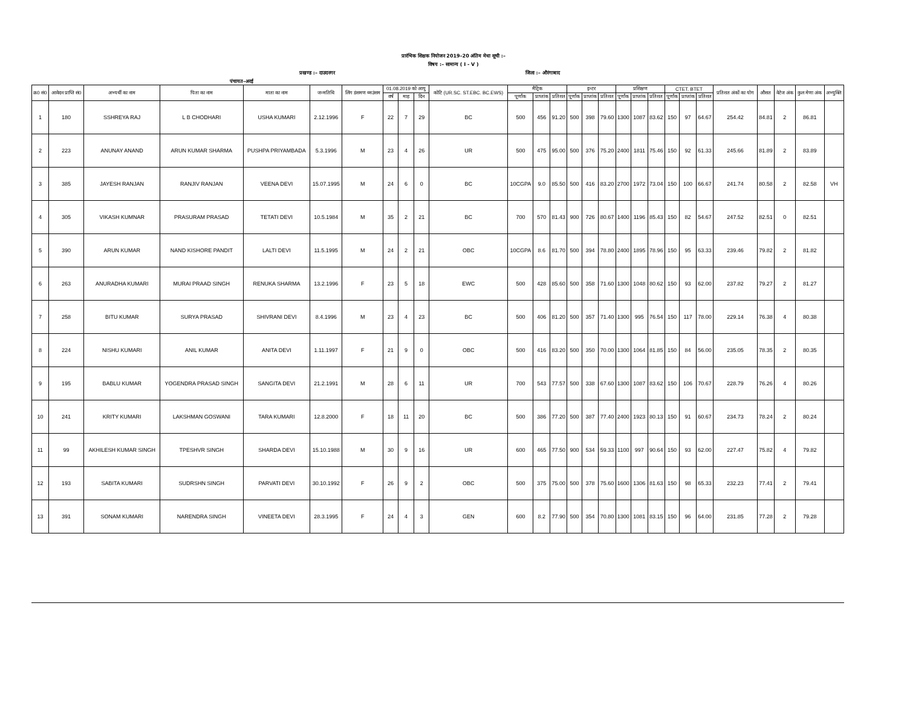प्रारंभिक शिक्षक नियोजन 2019–20 अंतिम मेधा सूची :–
विषय :– सामान्य ( I - V )
प्रखण्ड :– दाउदनगर जिला :– औरंगाबाद
पंचायत–अरई
| क्र0 सं0 | आवेदन प्राप्ति सं0 | अभ्यर्थी का नाम | पिता का नाम | माता का नाम | जन्मतिथि | लिंग डंसमण थ्मउंसम | 01.08.2019 को आयु | | | कोटि (UR.SC. ST.EBC. BC.EWS) | मैट्रिक | | | इन्टर | | | प्रशिक्षण | | | CTET. BTET | | | प्रतिशत अंकों का योग | औसत | वेटेज अंक | कुल मेणा अंक | अभ्युक्ति |
| --- | --- | --- | --- | --- | --- | --- | --- | --- | --- | --- | --- | --- | --- | --- | --- | --- | --- | --- | --- | --- | --- | --- | --- | --- | --- | --- | --- |
| | | | | | | | वर्ष | माह | दिन | | पूर्णांक | प्राप्तांक | प्रतिशत | पूर्णांक | प्राप्तांक | प्रतिशत | पूर्णांक | प्राप्तांक | प्रतिशत | पूर्णांक | प्राप्तांक | प्रतिशत | | | | | |
| 1 | 180 | SSHREYA RAJ | L B CHODHARI | USHA KUMARI | 2.12.1996 | F | 22 | 7 | 29 | BC | 500 | 456 | 91.20 | 500 | 398 | 79.60 | 1300 | 1087 | 83.62 | 150 | 97 | 64.67 | 254.42 | 84.81 | 2 | 86.81 | |
| 2 | 223 | ANUNAY ANAND | ARUN KUMAR SHARMA | PUSHPA PRIYAMBADA | 5.3.1996 | M | 23 | 4 | 26 | UR | 500 | 475 | 95.00 | 500 | 376 | 75.20 | 2400 | 1811 | 75.46 | 150 | 92 | 61.33 | 245.66 | 81.89 | 2 | 83.89 | |
| 3 | 385 | JAYESH RANJAN | RANJIV RANJAN | VEENA DEVI | 15.07.1995 | M | 24 | 6 | 0 | BC | 10CGPA | 9.0 | 85.50 | 500 | 416 | 83.20 | 2700 | 1972 | 73.04 | 150 | 100 | 66.67 | 241.74 | 80.58 | 2 | 82.58 | VH |
| 4 | 305 | VIKASH KUMNAR | PRASURAM PRASAD | TETATI DEVI | 10.5.1984 | M | 35 | 2 | 21 | BC | 700 | 570 | 81.43 | 900 | 726 | 80.67 | 1400 | 1196 | 85.43 | 150 | 82 | 54.67 | 247.52 | 82.51 | 0 | 82.51 | |
| 5 | 390 | ARUN KUMAR | NAND KISHORE PANDIT | LALTI DEVI | 11.5.1995 | M | 24 | 2 | 21 | OBC | 10CGPA | 8.6 | 81.70 | 500 | 394 | 78.80 | 2400 | 1895 | 78.96 | 150 | 95 | 63.33 | 239.46 | 79.82 | 2 | 81.82 | |
| 6 | 263 | ANURADHA KUMARI | MURAI PRAAD SINGH | RENUKA SHARMA | 13.2.1996 | F | 23 | 5 | 18 | EWC | 500 | 428 | 85.60 | 500 | 358 | 71.60 | 1300 | 1048 | 80.62 | 150 | 93 | 62.00 | 237.82 | 79.27 | 2 | 81.27 | |
| 7 | 258 | BITU KUMAR | SURYA PRASAD | SHIVRANI DEVI | 8.4.1996 | M | 23 | 4 | 23 | BC | 500 | 406 | 81.20 | 500 | 357 | 71.40 | 1300 | 995 | 76.54 | 150 | 117 | 78.00 | 229.14 | 76.38 | 4 | 80.38 | |
| 8 | 224 | NISHU KUMARI | ANIL KUMAR | ANITA DEVI | 1.11.1997 | F | 21 | 9 | 0 | OBC | 500 | 416 | 83.20 | 500 | 350 | 70.00 | 1300 | 1064 | 81.85 | 150 | 84 | 56.00 | 235.05 | 78.35 | 2 | 80.35 | |
| 9 | 195 | BABLU KUMAR | YOGENDRA PRASAD SINGH | SANGITA DEVI | 21.2.1991 | M | 28 | 6 | 11 | UR | 700 | 543 | 77.57 | 500 | 338 | 67.60 | 1300 | 1087 | 83.62 | 150 | 106 | 70.67 | 228.79 | 76.26 | 4 | 80.26 | |
| 10 | 241 | KRITY KUMARI | LAKSHMAN GOSWANI | TARA KUMARI | 12.8.2000 | F | 18 | 11 | 20 | BC | 500 | 386 | 77.20 | 500 | 387 | 77.40 | 2400 | 1923 | 80.13 | 150 | 91 | 60.67 | 234.73 | 78.24 | 2 | 80.24 | |
| 11 | 99 | AKHILESH KUMAR SINGH | TPESHVR SINGH | SHARDA DEVI | 15.10.1988 | M | 30 | 9 | 16 | UR | 600 | 465 | 77.50 | 900 | 534 | 59.33 | 1100 | 997 | 90.64 | 150 | 93 | 62.00 | 227.47 | 75.82 | 4 | 79.82 | |
| 12 | 193 | SABITA KUMARI | SUDRSHN SINGH | PARVATI DEVI | 30.10.1992 | F | 26 | 9 | 2 | OBC | 500 | 375 | 75.00 | 500 | 378 | 75.60 | 1600 | 1306 | 81.63 | 150 | 98 | 65.33 | 232.23 | 77.41 | 2 | 79.41 | |
| 13 | 391 | SONAM KUMARI | NARENDRA SINGH | VINEETA DEVI | 28.3.1995 | F | 24 | 4 | 3 | GEN | 600 | 8.2 | 77.90 | 500 | 354 | 70.80 | 1300 | 1081 | 83.15 | 150 | 96 | 64.00 | 231.85 | 77.28 | 2 | 79.28 | |